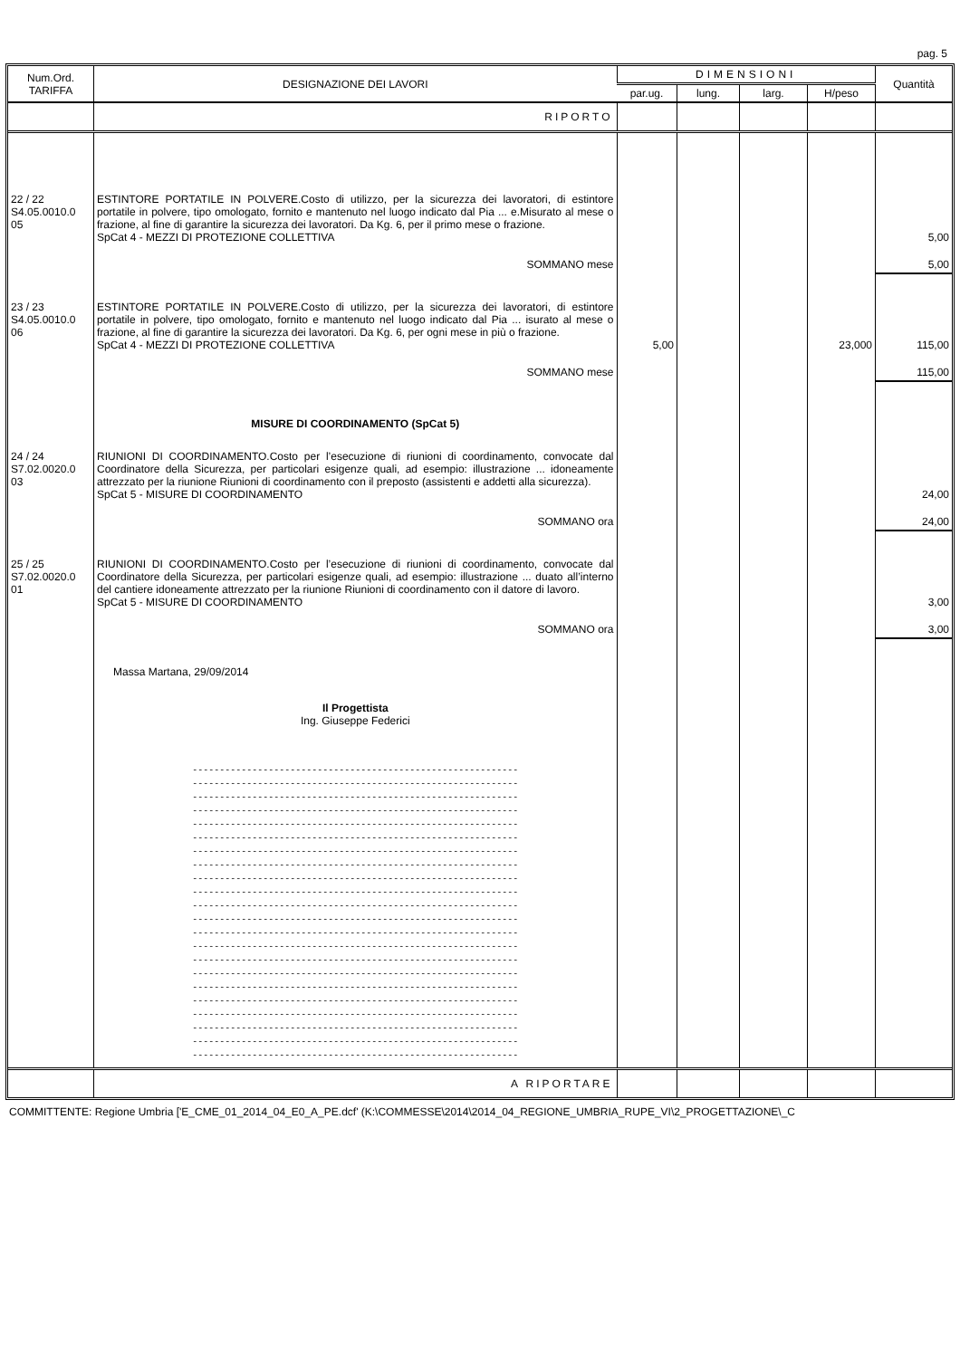pag. 5
| Num.Ord. TARIFFA | DESIGNAZIONE DEI LAVORI | DIMENSIONI | | | | Quantità |
| --- | --- | --- | --- | --- | --- | --- |
| | | par.ug. | lung. | larg. | H/peso | |
| | RIPORTO | | | | | |
| 22 / 22 S4.05.0010.0 05 | ESTINTORE PORTATILE IN POLVERE.Costo di utilizzo, per la sicurezza dei lavoratori, di estintore portatile in polvere, tipo omologato, fornito e mantenuto nel luogo indicato dal Pia ... e.Misurato al mese o frazione, al fine di garantire la sicurezza dei lavoratori. Da Kg. 6, per il primo mese o frazione. SpCat 4 - MEZZI DI PROTEZIONE COLLETTIVA | | | | | 5,00 |
| | SOMMANO mese | | | | | 5,00 |
| 23 / 23 S4.05.0010.0 06 | ESTINTORE PORTATILE IN POLVERE.Costo di utilizzo, per la sicurezza dei lavoratori, di estintore portatile in polvere, tipo omologato, fornito e mantenuto nel luogo indicato dal Pia ... isurato al mese o frazione, al fine di garantire la sicurezza dei lavoratori. Da Kg. 6, per ogni mese in più o frazione. SpCat 4 - MEZZI DI PROTEZIONE COLLETTIVA | 5,00 | | | 23,000 | 115,00 |
| | SOMMANO mese | | | | | 115,00 |
| | MISURE DI COORDINAMENTO (SpCat 5) | | | | | |
| 24 / 24 S7.02.0020.0 03 | RIUNIONI DI COORDINAMENTO.Costo per l’esecuzione di riunioni di coordinamento, convocate dal Coordinatore della Sicurezza, per particolari esigenze quali, ad esempio: illustrazione ... idoneamente attrezzato per la riunione Riunioni di coordinamento con il preposto (assistenti e addetti alla sicurezza). SpCat 5 - MISURE DI COORDINAMENTO | | | | | 24,00 |
| | SOMMANO ora | | | | | 24,00 |
| 25 / 25 S7.02.0020.0 01 | RIUNIONI DI COORDINAMENTO.Costo per l’esecuzione di riunioni di coordinamento, convocate dal Coordinatore della Sicurezza, per particolari esigenze quali, ad esempio: illustrazione ... duato all’interno del cantiere idoneamente attrezzato per la riunione Riunioni di coordinamento con il datore di lavoro. SpCat 5 - MISURE DI COORDINAMENTO | | | | | 3,00 |
| | SOMMANO ora | | | | | 3,00 |
| | Massa Martana, 29/09/2014 Il Progettista Ing. Giuseppe Federici ------------------------------------------------------------ ------------------------------------------------------------ ------------------------------------------------------------ ------------------------------------------------------------ ------------------------------------------------------------ ------------------------------------------------------------ ------------------------------------------------------------ ------------------------------------------------------------ ------------------------------------------------------------ ------------------------------------------------------------ ------------------------------------------------------------ ------------------------------------------------------------ ------------------------------------------------------------ ------------------------------------------------------------ ------------------------------------------------------------ ------------------------------------------------------------ ------------------------------------------------------------ ------------------------------------------------------------ ------------------------------------------------------------ ------------------------------------------------------------ ------------------------------------------------------------ ------------------------------------------------------------ | | | | | |
| | A RIPORTARE | | | | | |
COMMITTENTE: Regione Umbria ['E_CME_01_2014_04_E0_A_PE.dcf' (K:\COMMESSE\2014\2014_04_REGIONE_UMBRIA_RUPE_VI\2_PROGETTAZIONE\_C